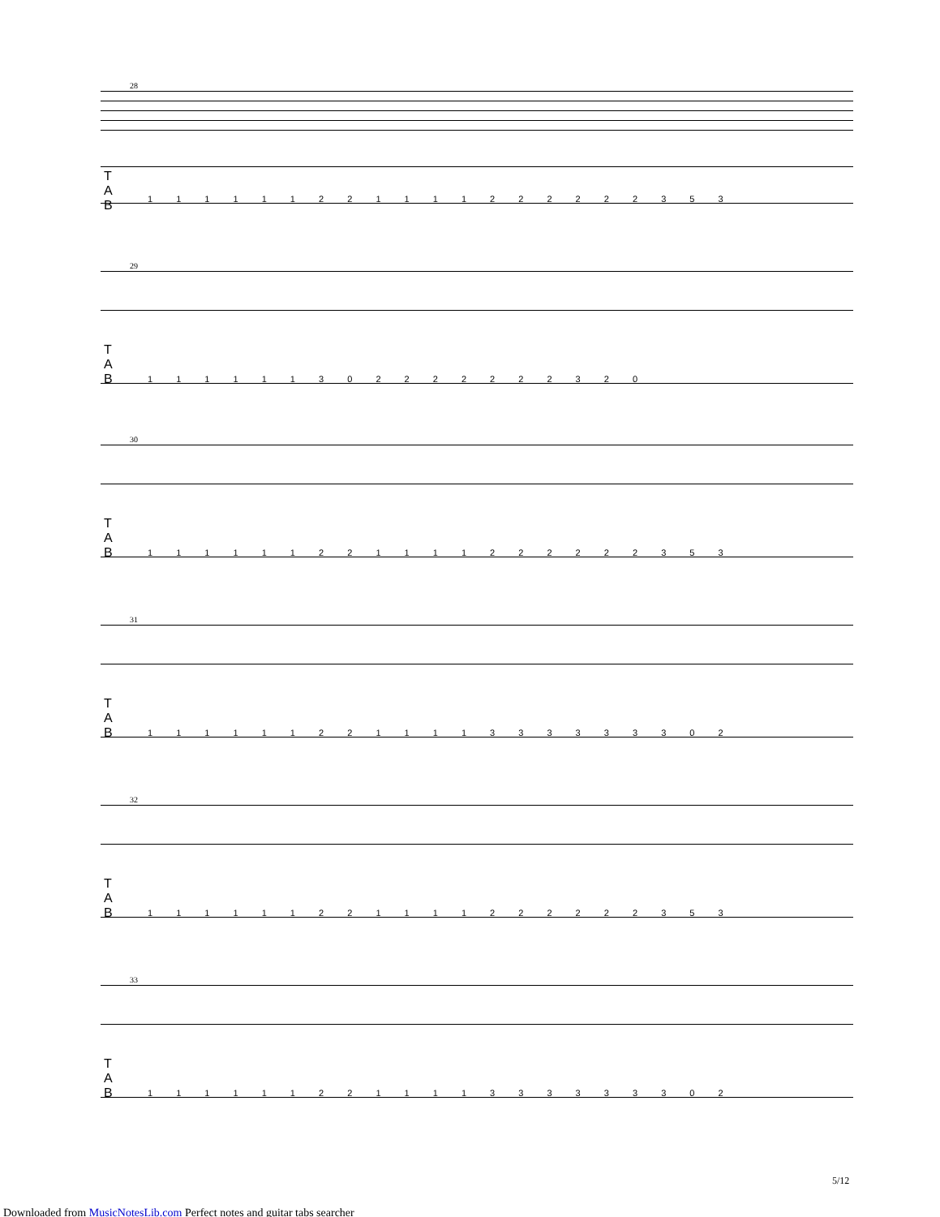28
T
A
B
1 1 1 1 1 1 2 2 1 1 1 1 2 2 2 2 2 2 3 5 3
29
T
A
B
1 1 1 1 1 1 3 0 2 2 2 2 2 2 2 3 2 0
30
T
A
B
1 1 1 1 1 1 2 2 1 1 1 1 2 2 2 2 2 2 3 5 3
31
T
A
B
1 1 1 1 1 1 2 2 1 1 1 1 3 3 3 3 3 3 3 0 2
32
T
A
B
1 1 1 1 1 1 2 2 1 1 1 1 2 2 2 2 2 2 3 5 3
33
T
A
B
1 1 1 1 1 1 2 2 1 1 1 1 3 3 3 3 3 3 3 0 2
5/12
Downloaded from MusicNotesLib.com Perfect notes and guitar tabs searcher